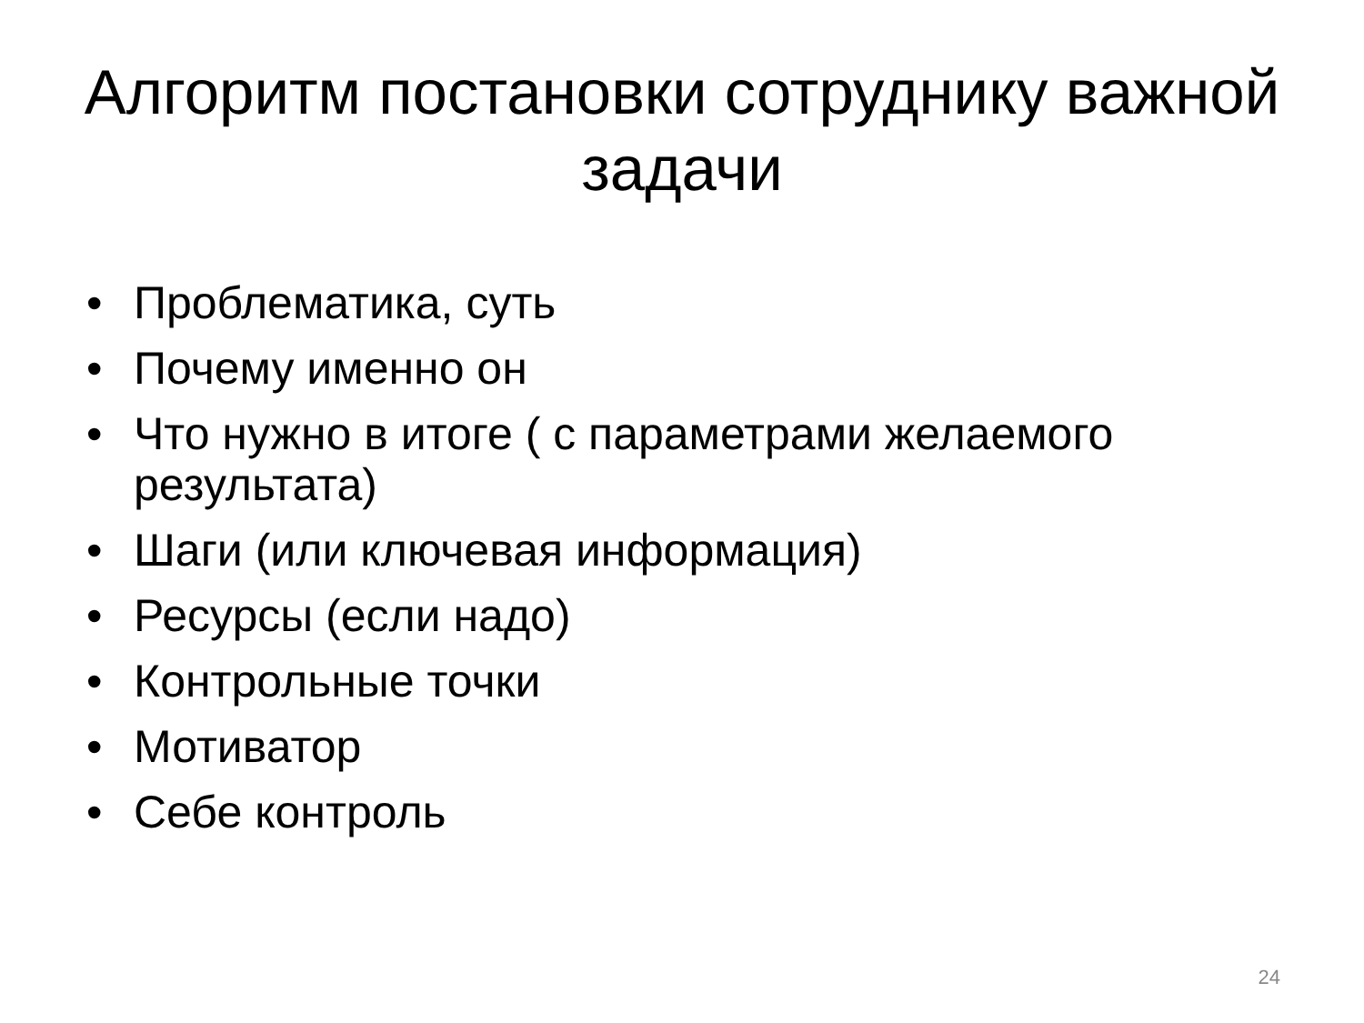Алгоритм постановки сотруднику важной задачи
• Проблематика, суть
• Почему именно он
• Что нужно в итоге ( с параметрами желаемого результата)
• Шаги (или ключевая информация)
• Ресурсы (если надо)
• Контрольные точки
• Мотиватор
• Себе контроль
24